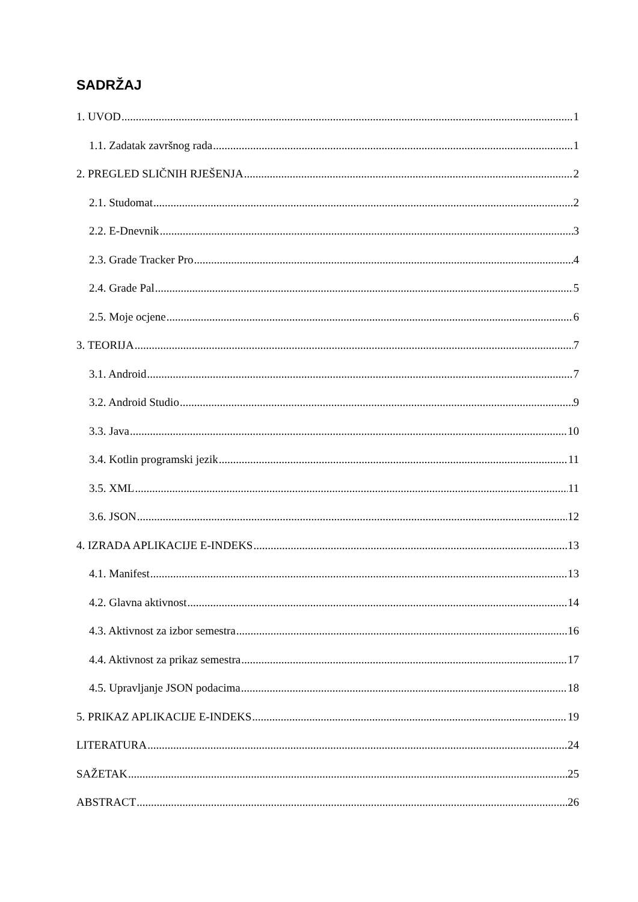SADRŽAJ
1. UVOD 1
1.1. Zadatak završnog rada 1
2. PREGLED SLIČNIH RJEŠENJA 2
2.1. Studomat 2
2.2. E-Dnevnik 3
2.3. Grade Tracker Pro 4
2.4. Grade Pal 5
2.5. Moje ocjene 6
3. TEORIJA 7
3.1. Android 7
3.2. Android Studio 9
3.3. Java 10
3.4. Kotlin programski jezik 11
3.5. XML 11
3.6. JSON 12
4. IZRADA APLIKACIJE E-INDEKS 13
4.1. Manifest 13
4.2. Glavna aktivnost 14
4.3. Aktivnost za izbor semestra 16
4.4. Aktivnost za prikaz semestra 17
4.5. Upravljanje JSON podacima 18
5. PRIKAZ APLIKACIJE E-INDEKS 19
LITERATURA 24
SAŽETAK 25
ABSTRACT 26